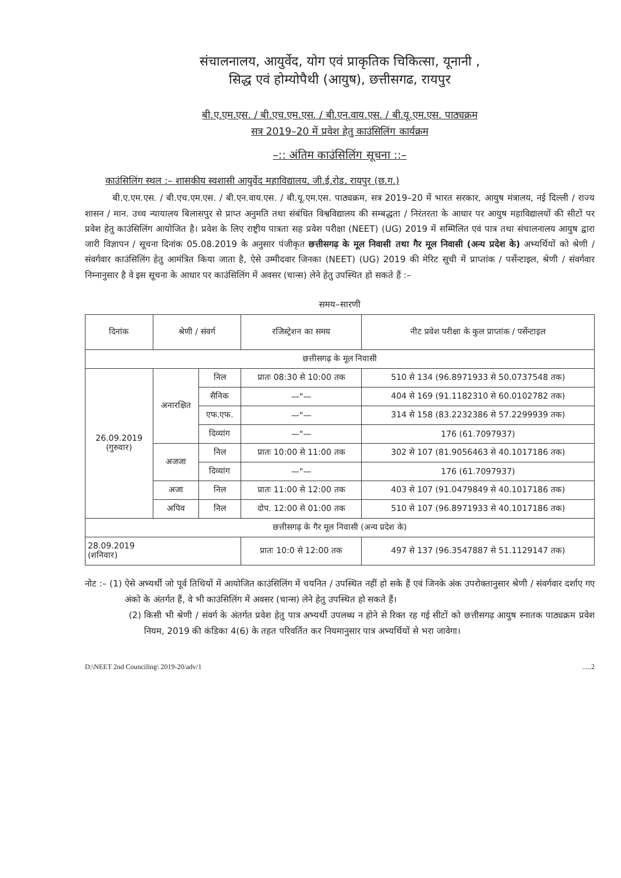संचालनालय, आयुर्वेद, योग एवं प्राकृतिक चिकित्सा, यूनानी ,
सिद्ध एवं होम्योपैथी (आयुष), छत्तीसगढ, रायपुर
बी.ए.एम.एस. / बी.एच.एम.एस. / बी.एन.वाय.एस. / बी.यू.एम.एस. पाठ्यक्रम
सत्र 2019–20 में प्रवेश हेतु काउंसिलिंग कार्यक्रम
–:: अंतिम काउंसिलिंग सूचना ::–
काउंसिलिंग स्थल :– शासकीय स्वशासी आयुर्वेद महाविद्यालय, जी.ई.रोड, रायपुर (छ.ग.)
बी.ए.एम.एस. / बी.एच.एम.एस. / बी.एन.वाय.एस. / बी.यू.एम.एस. पाठ्यक्रम, सत्र 2019–20 में भारत सरकार, आयुष मंत्रालय, नई दिल्ली / राज्य शासन / मान. उच्च न्यायालय बिलासपुर से प्राप्त अनुमति तथा संबंधित विश्वविद्यालय की सम्बद्धता / निरंतरता के आधार पर आयुष महाविद्यालयों की सीटों पर प्रवेश हेतु काउंसिलिंग आयोजित है। प्रवेश के लिए राष्ट्रीय पात्रता सह प्रवेश परीक्षा (NEET) (UG) 2019 में सम्मिलित एवं पात्र तथा संचालनालय आयुष द्वारा जारी विज्ञापन / सूचना दिनांक 05.08.2019 के अनुसार पंजीकृत छत्तीसगढ़ के मूल निवासी तथा गैर मूल निवासी (अन्य प्रदेश के) अभ्यर्थियों को श्रेणी / संवर्गवार काउंसिलिंग हेतु आमंत्रित किया जाता है, ऐसे उम्मीदवार जिनका (NEET) (UG) 2019 की मेरिट सूची में प्राप्तांक / पर्सेन्टाइल, श्रेणी / संवर्गवार निम्नानुसार है वे इस सूचना के आधार पर काउंसिलिंग में अवसर (चान्स) लेने हेतु उपस्थित हो सकते हैं :–
समय–सारणी
| दिनांक | श्रेणी / संवर्ग | | रजिस्ट्रेशन का समय | नीट प्रवेश परीक्षा के कुल प्राप्तांक / पर्सेन्टाइल |
| --- | --- | --- | --- | --- |
| छत्तीसगढ़ के मूल निवासी | | | | |
| 26.09.2019 (गुरुवार) | अनारक्षित | निल | प्रातः 08:30 से 10:00 तक | 510 से 134 (96.8971933 से 50.0737548 तक) |
| | | सैनिक | —"— | 404 से 169 (91.1182310 से 60.0102782 तक) |
| | | एफ.एफ. | —"— | 314 से 158 (83.2232386 से 57.2299939 तक) |
| | | दिव्यांग | —"— | 176 (61.7097937) |
| | अजजा | निल | प्रातः 10:00 से 11:00 तक | 302 से 107 (81.9056463 से 40.1017186 तक) |
| | | दिव्यांग | —"— | 176 (61.7097937) |
| | अजा | निल | प्रातः 11:00 से 12:00 तक | 403 से 107 (91.0479849 से 40.1017186 तक) |
| | अपिव | निल | दोप. 12:00 से 01:00 तक | 510 से 107 (96.8971933 से 40.1017186 तक) |
| छत्तीसगढ़ के गैर मूल निवासी (अन्य प्रदेश के) | | | | |
| 28.09.2019 (शनिवार) | | | प्रातः 10:0 से 12:00 तक | 497 से 137 (96.3547887 से 51.1129147 तक) |
नोट :– (1) ऐसे अभ्यर्थी जो पूर्व तिथियों में आयोजित काउंसिलिंग में चयनित / उपस्थित नहीं हो सके हैं एवं जिनके अंक उपरोक्तानुसार श्रेणी / संवर्गवार दर्शाए गए अंको के अंतर्गत हैं, वे भी काउंसिलिंग में अवसर (चान्स) लेने हेतु उपस्थित हो सकते हैं।
(2) किसी भी श्रेणी / संवर्ग के अंतर्गत प्रवेश हेतु पात्र अभ्यर्थी उपलब्ध न होने से रिक्त रह गई सीटों को छत्तीसगढ़ आयुष स्नातक पाठ्यक्रम प्रवेश नियम, 2019 की कंडिका 4(6) के तहत परिवर्तित कर नियमानुसार पात्र अभ्यर्थियों से भरा जावेगा।
D:\NEET 2nd Counciling\ 2019-20/adv/1.....2